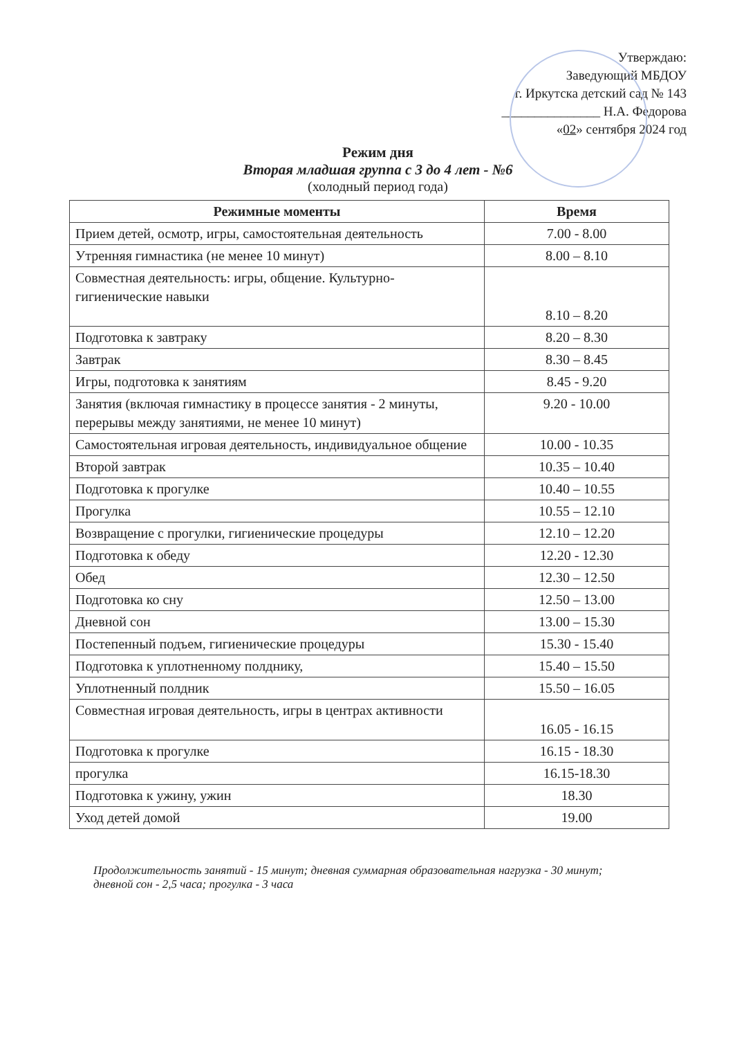Утверждаю:
Заведующий МБДОУ
г. Иркутска детский сад № 143
_______________ Н.А. Федорова
«02» сентября 2024 год
Режим дня
Вторая младшая группа с 3 до 4 лет - №6
(холодный период года)
| Режимные моменты | Время |
| --- | --- |
| Прием детей, осмотр, игры, самостоятельная деятельность | 7.00 - 8.00 |
| Утренняя гимнастика (не менее 10 минут) | 8.00 – 8.10 |
| Совместная деятельность: игры, общение. Культурно-гигиенические навыки | 8.10 – 8.20 |
| Подготовка к завтраку | 8.20 – 8.30 |
| Завтрак | 8.30 – 8.45 |
| Игры, подготовка к занятиям | 8.45 - 9.20 |
| Занятия (включая гимнастику в процессе занятия - 2 минуты, перерывы между занятиями, не менее 10 минут) | 9.20 - 10.00 |
| Самостоятельная игровая деятельность, индивидуальное общение | 10.00 - 10.35 |
| Второй завтрак | 10.35 – 10.40 |
| Подготовка к прогулке | 10.40 – 10.55 |
| Прогулка | 10.55 – 12.10 |
| Возвращение с прогулки, гигиенические процедуры | 12.10 – 12.20 |
| Подготовка к обеду | 12.20 - 12.30 |
| Обед | 12.30 – 12.50 |
| Подготовка ко сну | 12.50 – 13.00 |
| Дневной сон | 13.00 – 15.30 |
| Постепенный подъем, гигиенические процедуры | 15.30 - 15.40 |
| Подготовка к уплотненному полднику, | 15.40 – 15.50 |
| Уплотненный полдник | 15.50 – 16.05 |
| Совместная игровая деятельность, игры в центрах активности | 16.05 - 16.15 |
| Подготовка к прогулке | 16.15 - 18.30 |
| прогулка | 16.15-18.30 |
| Подготовка к ужину, ужин | 18.30 |
| Уход детей домой | 19.00 |
Продолжительность занятий - 15 минут; дневная суммарная образовательная нагрузка - 30 минут; дневной сон - 2,5 часа; прогулка - 3 часа